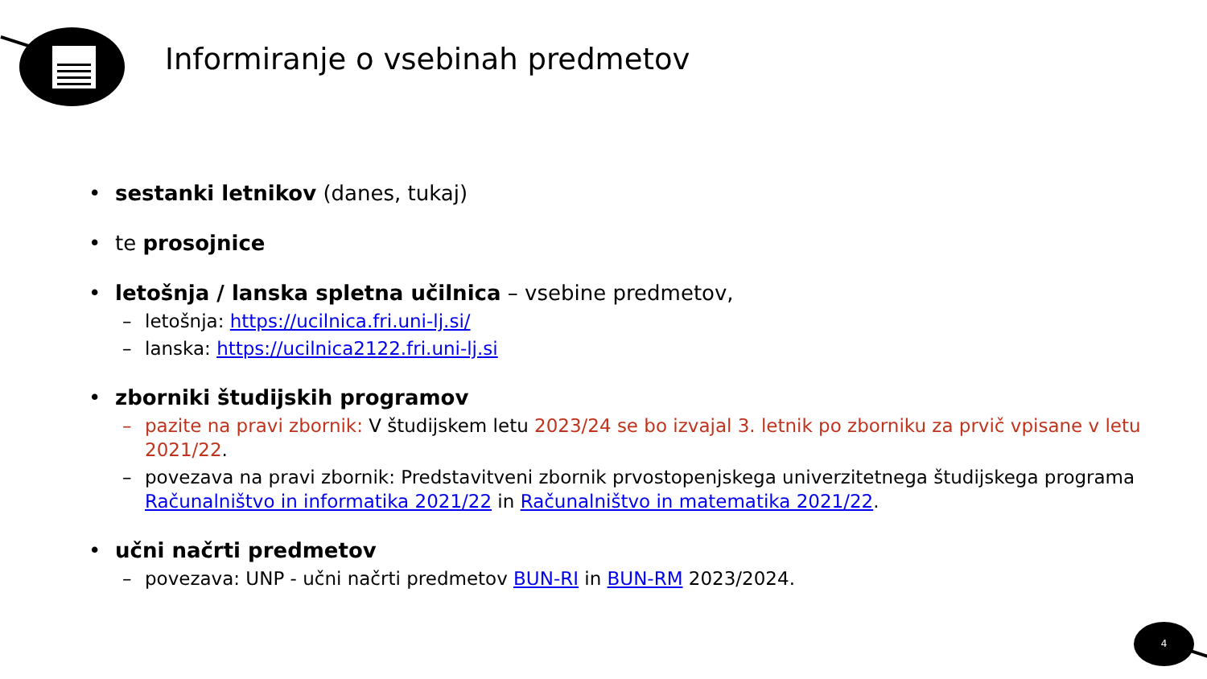Informiranje o vsebinah predmetov
• sestanki letnikov (danes, tukaj)
• te prosojnice
• letošnja / lanska spletna učilnica – vsebine predmetov,
– letošnja: https://ucilnica.fri.uni-lj.si/
– lanska: https://ucilnica2122.fri.uni-lj.si
• zborniki študijskih programov
– pazite na pravi zbornik: V študijskem letu 2023/24 se bo izvajal 3. letnik po zborniku za prvič vpisane v letu 2021/22.
– povezava na pravi zbornik: Predstavitveni zbornik prvostopenjskega univerzitetnega študijskega programa Računalništvo in informatika 2021/22 in Računalništvo in matematika 2021/22.
• učni načrti predmetov
– povezava: UNP - učni načrti predmetov BUN-RI in BUN-RM 2023/2024.
4